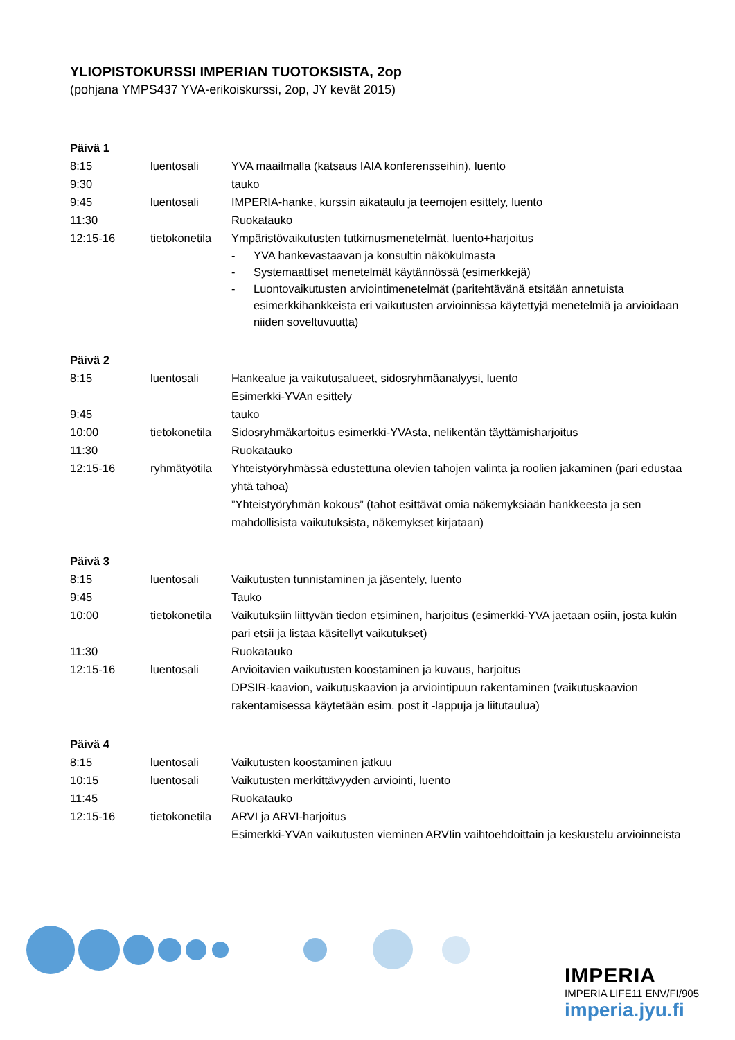YLIOPISTOKURSSI IMPERIAN TUOTOKSISTA, 2op
(pohjana YMPS437 YVA-erikoiskurssi, 2op, JY kevät 2015)
| Päivä 1 | | |
| 8:15 | luentosali | YVA maailmalla (katsaus IAIA konferensseihin), luento |
| 9:30 | | tauko |
| 9:45 | luentosali | IMPERIA-hanke, kurssin aikataulu ja teemojen esittely, luento |
| 11:30 | | Ruokatauko |
| 12:15-16 | tietokonetila | Ympäristövaikutusten tutkimusmenetelmät, luento+harjoitus - YVA hankevastaavan ja konsultin näkökulmasta - Systemaattiset menetelmät käytännössä (esimerkkejä) - Luontovaikutusten arviointimenetelmät (paritehtävänä etsitään annetuista esimerkkihankkeista eri vaikutusten arvioinnissa käytettyjä menetelmiä ja arvioidaan niiden soveltuvuutta) |
| Päivä 2 | | |
| 8:15 | luentosali | Hankealue ja vaikutusalueet, sidosryhmäanalyysi, luento Esimerkki-YVAn esittely |
| 9:45 | | tauko |
| 10:00 | tietokonetila | Sidosryhmäkartoitus esimerkki-YVAsta, nelikentän täyttämisharjoitus |
| 11:30 | | Ruokatauko |
| 12:15-16 | ryhmätyötila | Yhteistyöryhmässä edustettuna olevien tahojen valinta ja roolien jakaminen (pari edustaa yhtä tahoa) ”Yhteistyöryhmän kokous” (tahot esittävät omia näkemyksiään hankkeesta ja sen mahdollisista vaikutuksista, näkemykset kirjataan) |
| Päivä 3 | | |
| 8:15 | luentosali | Vaikutusten tunnistaminen ja jäsentely, luento |
| 9:45 | | Tauko |
| 10:00 | tietokonetila | Vaikutuksiin liittyvän tiedon etsiminen, harjoitus (esimerkki-YVA jaetaan osiin, josta kukin pari etsii ja listaa käsitellyt vaikutukset) |
| 11:30 | | Ruokatauko |
| 12:15-16 | luentosali | Arvioitavien vaikutusten koostaminen ja kuvaus, harjoitus DPSIR-kaavion, vaikutuskaavion ja arviointipuun rakentaminen (vaikutuskaavion rakentamisessa käytetään esim. post it -lappuja ja liitutaulua) |
| Päivä 4 | | |
| 8:15 | luentosali | Vaikutusten koostaminen jatkuu |
| 10:15 | luentosali | Vaikutusten merkittävyyden arviointi, luento |
| 11:45 | | Ruokatauko |
| 12:15-16 | tietokonetila | ARVI ja ARVI-harjoitus Esimerkki-YVAn vaikutusten vieminen ARVIin vaihtoehdoittain ja keskustelu arvioinneista |
IMPERIA
IMPERIA LIFE11 ENV/FI/905
imperia.jyu.fi